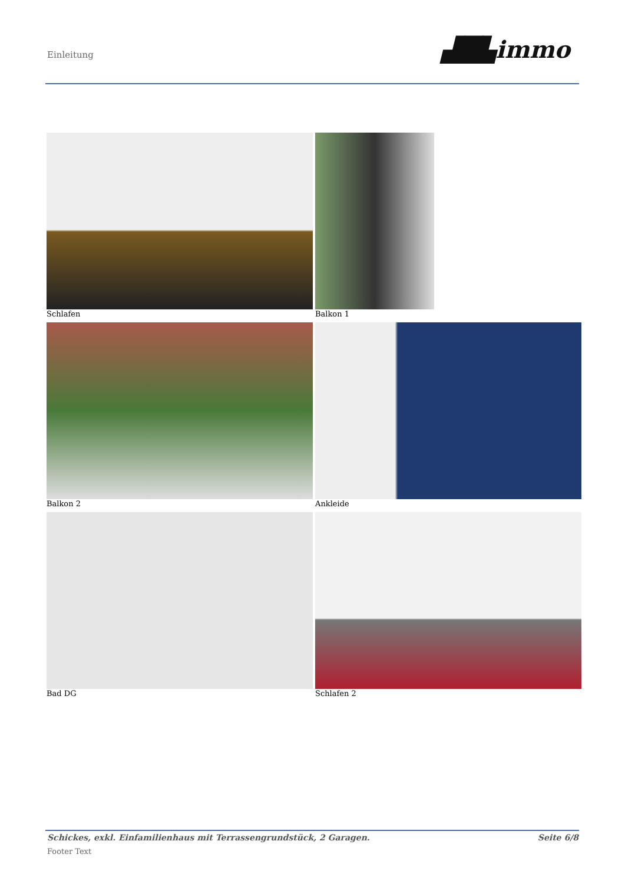Einleitung ▟█▙immo
Schlafen
Balkon 1
Balkon 2
Ankleide
Bad DG
Schlafen 2
Schickes, exkl. Einfamilienhaus mit Terrassengrundstück, 2 Garagen. Seite 6/8
Footer Text